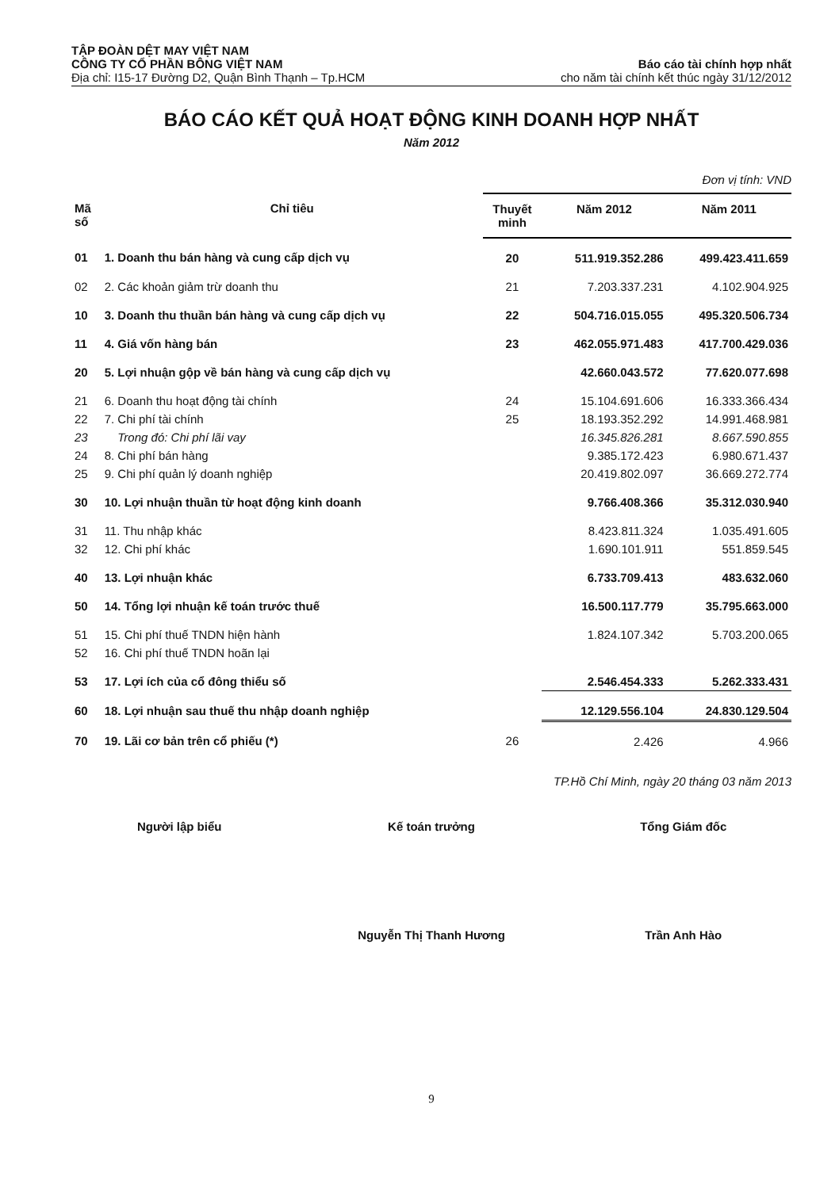TẬP ĐOÀN DỆT MAY VIỆT NAM
CÔNG TY CỔ PHẦN BÔNG VIỆT NAM
Địa chỉ: I15-17 Đường D2, Quận Bình Thạnh – Tp.HCM
Báo cáo tài chính hợp nhất
cho năm tài chính kết thúc ngày 31/12/2012
BÁO CÁO KẾT QUẢ HOẠT ĐỘNG KINH DOANH HỢP NHẤT
Năm 2012
Đơn vị tính: VND
| Mã số | Chỉ tiêu | Thuyết minh | Năm 2012 | Năm 2011 |
| --- | --- | --- | --- | --- |
| 01 | 1. Doanh thu bán hàng và cung cấp dịch vụ | 20 | 511.919.352.286 | 499.423.411.659 |
| 02 | 2. Các khoản giảm trừ doanh thu | 21 | 7.203.337.231 | 4.102.904.925 |
| 10 | 3. Doanh thu thuần bán hàng và cung cấp dịch vụ | 22 | 504.716.015.055 | 495.320.506.734 |
| 11 | 4. Giá vốn hàng bán | 23 | 462.055.971.483 | 417.700.429.036 |
| 20 | 5. Lợi nhuận gộp về bán hàng và cung cấp dịch vụ | | 42.660.043.572 | 77.620.077.698 |
| 21 | 6. Doanh thu hoạt động tài chính | 24 | 15.104.691.606 | 16.333.366.434 |
| 22 | 7. Chi phí tài chính | 25 | 18.193.352.292 | 14.991.468.981 |
| 23 | Trong đó: Chi phí lãi vay | | 16.345.826.281 | 8.667.590.855 |
| 24 | 8. Chi phí bán hàng | | 9.385.172.423 | 6.980.671.437 |
| 25 | 9. Chi phí quản lý doanh nghiệp | | 20.419.802.097 | 36.669.272.774 |
| 30 | 10. Lợi nhuận thuần từ hoạt động kinh doanh | | 9.766.408.366 | 35.312.030.940 |
| 31 | 11. Thu nhập khác | | 8.423.811.324 | 1.035.491.605 |
| 32 | 12. Chi phí khác | | 1.690.101.911 | 551.859.545 |
| 40 | 13. Lợi nhuận khác | | 6.733.709.413 | 483.632.060 |
| 50 | 14. Tổng lợi nhuận kế toán trước thuế | | 16.500.117.779 | 35.795.663.000 |
| 51 | 15. Chi phí thuế TNDN hiện hành | | 1.824.107.342 | 5.703.200.065 |
| 52 | 16. Chi phí thuế TNDN hoãn lại | | | |
| 53 | 17. Lợi ích của cổ đông thiểu số | | 2.546.454.333 | 5.262.333.431 |
| 60 | 18. Lợi nhuận sau thuế thu nhập doanh nghiệp | | 12.129.556.104 | 24.830.129.504 |
| 70 | 19. Lãi cơ bản trên cổ phiếu (*) | 26 | 2.426 | 4.966 |
TP.Hồ Chí Minh, ngày 20 tháng 03 năm 2013
Người lập biểu Kế toán trưởng Tổng Giám đốc
Nguyễn Thị Thanh Hương Trần Anh Hào
9